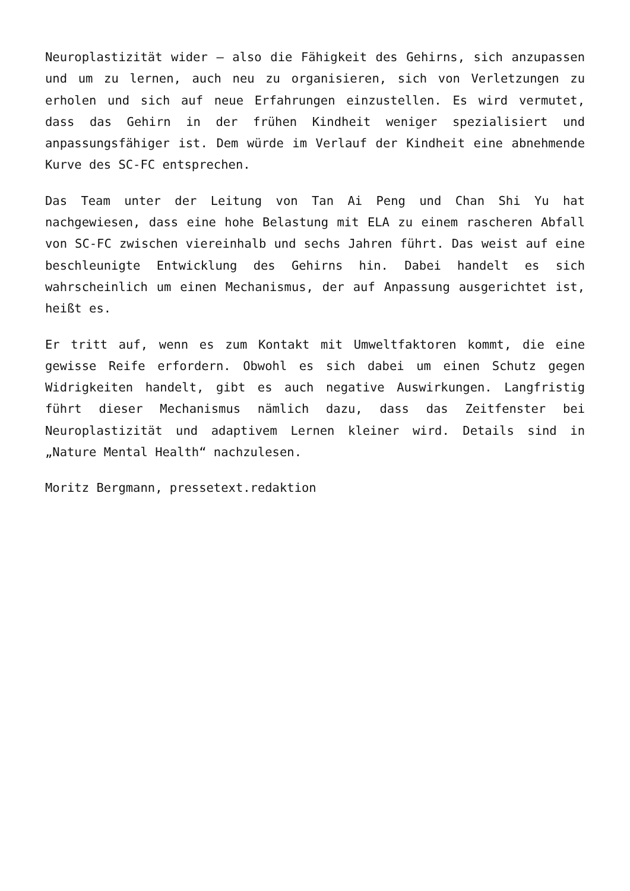Neuroplastizität wider – also die Fähigkeit des Gehirns, sich anzupassen und um zu lernen, auch neu zu organisieren, sich von Verletzungen zu erholen und sich auf neue Erfahrungen einzustellen. Es wird vermutet, dass das Gehirn in der frühen Kindheit weniger spezialisiert und anpassungsfähiger ist. Dem würde im Verlauf der Kindheit eine abnehmende Kurve des SC-FC entsprechen.
Das Team unter der Leitung von Tan Ai Peng und Chan Shi Yu hat nachgewiesen, dass eine hohe Belastung mit ELA zu einem rascheren Abfall von SC-FC zwischen viereinhalb und sechs Jahren führt. Das weist auf eine beschleunigte Entwicklung des Gehirns hin. Dabei handelt es sich wahrscheinlich um einen Mechanismus, der auf Anpassung ausgerichtet ist, heißt es.
Er tritt auf, wenn es zum Kontakt mit Umweltfaktoren kommt, die eine gewisse Reife erfordern. Obwohl es sich dabei um einen Schutz gegen Widrigkeiten handelt, gibt es auch negative Auswirkungen. Langfristig führt dieser Mechanismus nämlich dazu, dass das Zeitfenster bei Neuroplastizität und adaptivem Lernen kleiner wird. Details sind in „Nature Mental Health“ nachzulesen.
Moritz Bergmann, pressetext.redaktion